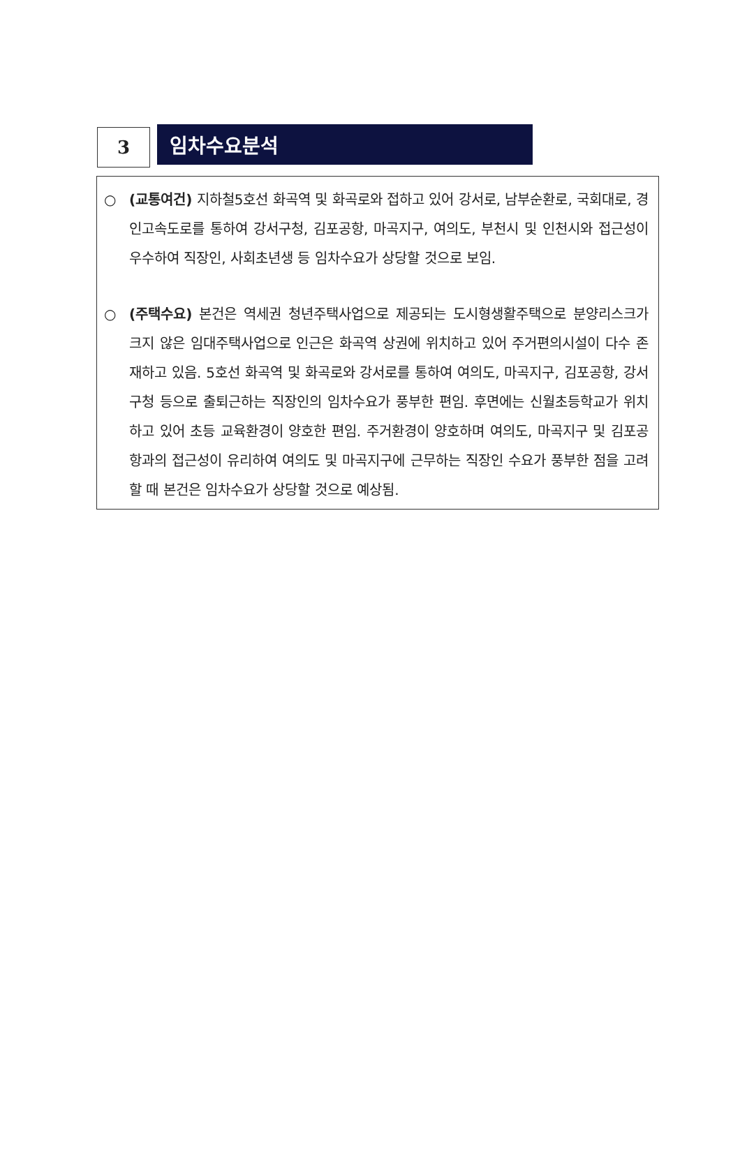3
임차수요분석
○ (교통여건) 지하철5호선 화곡역 및 화곡로와 접하고 있어 강서로, 남부순환로, 국회대로, 경인고속도로를 통하여 강서구청, 김포공항, 마곡지구, 여의도, 부천시 및 인천시와 접근성이 우수하여 직장인, 사회초년생 등 임차수요가 상당할 것으로 보임.
○ (주택수요) 본건은 역세권 청년주택사업으로 제공되는 도시형생활주택으로 분양리스크가 크지 않은 임대주택사업으로 인근은 화곡역 상권에 위치하고 있어 주거편의시설이 다수 존재하고 있음. 5호선 화곡역 및 화곡로와 강서로를 통하여 여의도, 마곡지구, 김포공항, 강서구청 등으로 출퇴근하는 직장인의 임차수요가 풍부한 편임. 후면에는 신월초등학교가 위치하고 있어 초등 교육환경이 양호한 편임. 주거환경이 양호하며 여의도, 마곡지구 및 김포공항과의 접근성이 유리하여 여의도 및 마곡지구에 근무하는 직장인 수요가 풍부한 점을 고려할 때 본건은 임차수요가 상당할 것으로 예상됨.